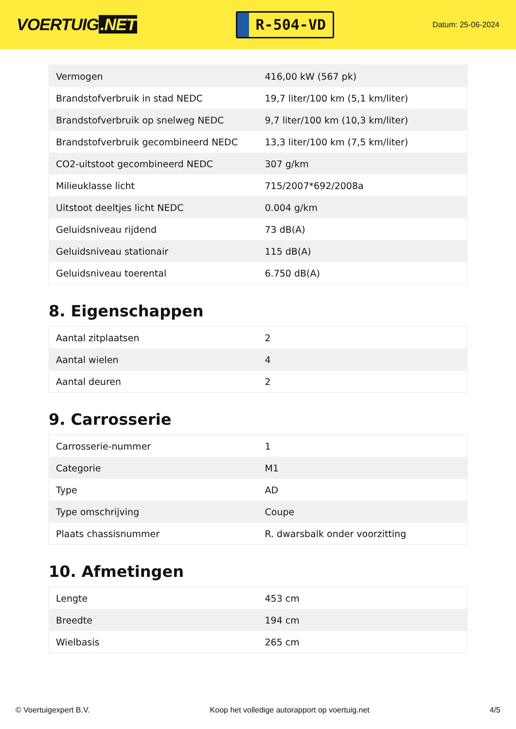VOERTUIG.NET
R-504-VD
Datum: 25-06-2024
| Vermogen | 416,00 kW (567 pk) |
| Brandstofverbruik in stad NEDC | 19,7 liter/100 km (5,1 km/liter) |
| Brandstofverbruik op snelweg NEDC | 9,7 liter/100 km (10,3 km/liter) |
| Brandstofverbruik gecombineerd NEDC | 13,3 liter/100 km (7,5 km/liter) |
| CO2-uitstoot gecombineerd NEDC | 307 g/km |
| Milieuklasse licht | 715/2007*692/2008a |
| Uitstoot deeltjes licht NEDC | 0.004 g/km |
| Geluidsniveau rijdend | 73 dB(A) |
| Geluidsniveau stationair | 115 dB(A) |
| Geluidsniveau toerental | 6.750 dB(A) |
8. Eigenschappen
| Aantal zitplaatsen | 2 |
| Aantal wielen | 4 |
| Aantal deuren | 2 |
9. Carrosserie
| Carrosserie-nummer | 1 |
| Categorie | M1 |
| Type | AD |
| Type omschrijving | Coupe |
| Plaats chassisnummer | R. dwarsbalk onder voorzitting |
10. Afmetingen
| Lengte | 453 cm |
| Breedte | 194 cm |
| Wielbasis | 265 cm |
© Voertuigexpert B.V. Koop het volledige autorapport op voertuig.net 4/5